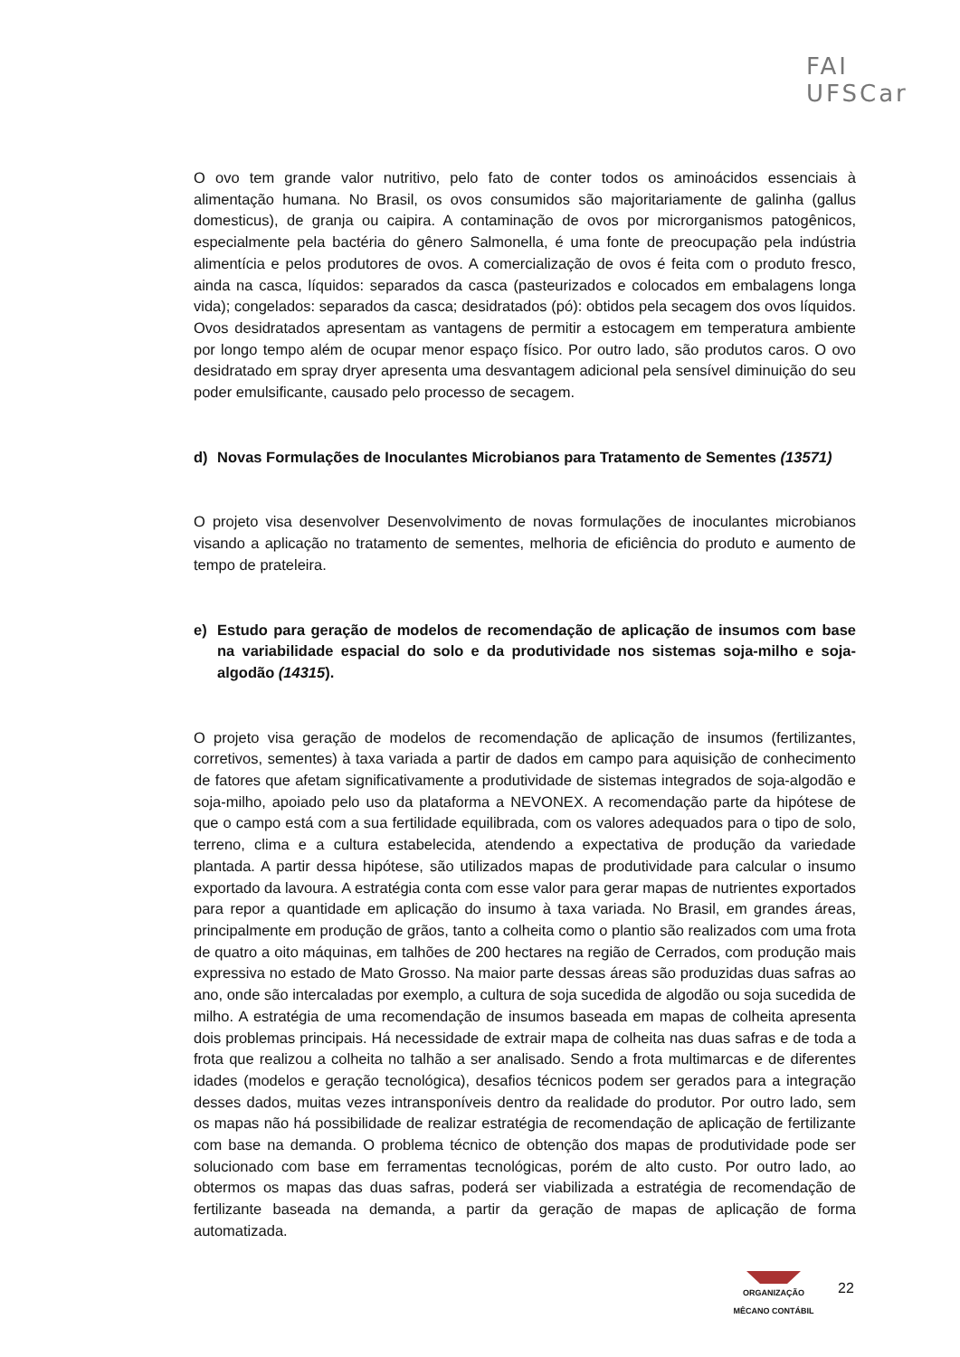FAI
UFSCar
O ovo tem grande valor nutritivo, pelo fato de conter todos os aminoácidos essenciais à alimentação humana. No Brasil, os ovos consumidos são majoritariamente de galinha (gallus domesticus), de granja ou caipira. A contaminação de ovos por microrganismos patogênicos, especialmente pela bactéria do gênero Salmonella, é uma fonte de preocupação pela indústria alimentícia e pelos produtores de ovos. A comercialização de ovos é feita com o produto fresco, ainda na casca, líquidos: separados da casca (pasteurizados e colocados em embalagens longa vida); congelados: separados da casca; desidratados (pó): obtidos pela secagem dos ovos líquidos. Ovos desidratados apresentam as vantagens de permitir a estocagem em temperatura ambiente por longo tempo além de ocupar menor espaço físico. Por outro lado, são produtos caros. O ovo desidratado em spray dryer apresenta uma desvantagem adicional pela sensível diminuição do seu poder emulsificante, causado pelo processo de secagem.
d) Novas Formulações de Inoculantes Microbianos para Tratamento de Sementes (13571)
O projeto visa desenvolver Desenvolvimento de novas formulações de inoculantes microbianos visando a aplicação no tratamento de sementes, melhoria de eficiência do produto e aumento de tempo de prateleira.
e) Estudo para geração de modelos de recomendação de aplicação de insumos com base na variabilidade espacial do solo e da produtividade nos sistemas soja-milho e soja-algodão (14315).
O projeto visa geração de modelos de recomendação de aplicação de insumos (fertilizantes, corretivos, sementes) à taxa variada a partir de dados em campo para aquisição de conhecimento de fatores que afetam significativamente a produtividade de sistemas integrados de soja-algodão e soja-milho, apoiado pelo uso da plataforma a NEVONEX. A recomendação parte da hipótese de que o campo está com a sua fertilidade equilibrada, com os valores adequados para o tipo de solo, terreno, clima e a cultura estabelecida, atendendo a expectativa de produção da variedade plantada. A partir dessa hipótese, são utilizados mapas de produtividade para calcular o insumo exportado da lavoura. A estratégia conta com esse valor para gerar mapas de nutrientes exportados para repor a quantidade em aplicação do insumo à taxa variada. No Brasil, em grandes áreas, principalmente em produção de grãos, tanto a colheita como o plantio são realizados com uma frota de quatro a oito máquinas, em talhões de 200 hectares na região de Cerrados, com produção mais expressiva no estado de Mato Grosso. Na maior parte dessas áreas são produzidas duas safras ao ano, onde são intercaladas por exemplo, a cultura de soja sucedida de algodão ou soja sucedida de milho. A estratégia de uma recomendação de insumos baseada em mapas de colheita apresenta dois problemas principais. Há necessidade de extrair mapa de colheita nas duas safras e de toda a frota que realizou a colheita no talhão a ser analisado. Sendo a frota multimarcas e de diferentes idades (modelos e geração tecnológica), desafios técnicos podem ser gerados para a integração desses dados, muitas vezes intransponíveis dentro da realidade do produtor. Por outro lado, sem os mapas não há possibilidade de realizar estratégia de recomendação de aplicação de fertilizante com base na demanda. O problema técnico de obtenção dos mapas de produtividade pode ser solucionado com base em ferramentas tecnológicas, porém de alto custo. Por outro lado, ao obtermos os mapas das duas safras, poderá ser viabilizada a estratégia de recomendação de fertilizante baseada na demanda, a partir da geração de mapas de aplicação de forma automatizada.
ORGANIZAÇÃO
MÊCANO CONTÁBIL
22